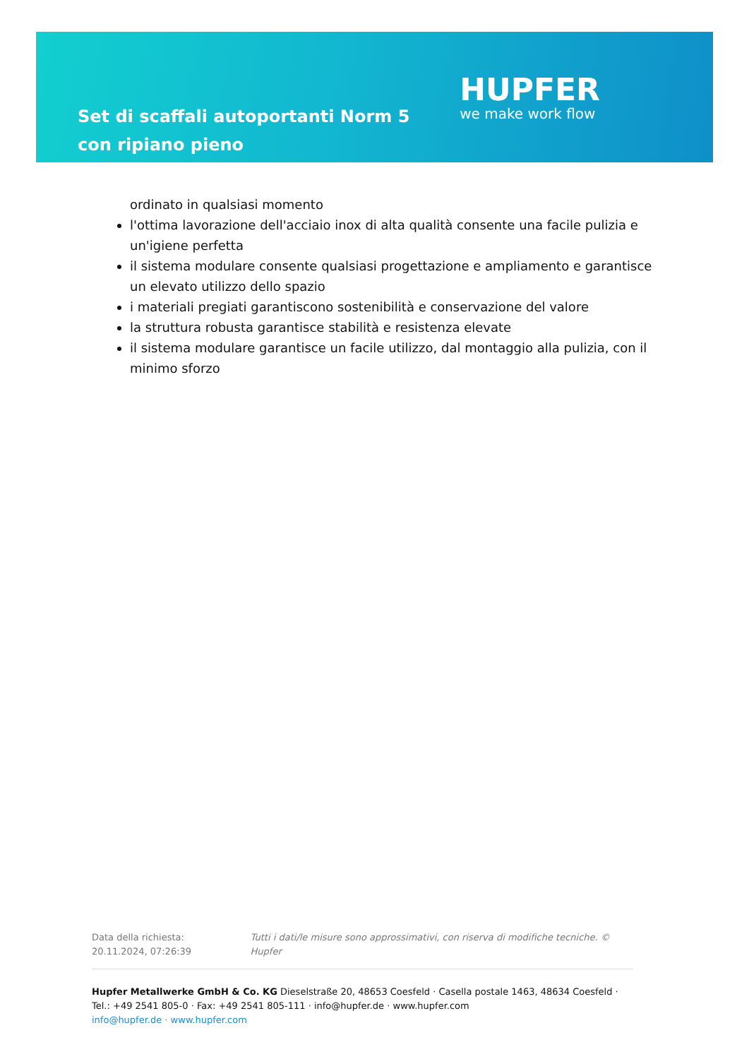Set di scaffali autoportanti Norm 5 con ripiano pieno
HUPFER
we make work flow
ordinato in qualsiasi momento
l'ottima lavorazione dell'acciaio inox di alta qualità consente una facile pulizia e un'igiene perfetta
il sistema modulare consente qualsiasi progettazione e ampliamento e garantisce un elevato utilizzo dello spazio
i materiali pregiati garantiscono sostenibilità e conservazione del valore
la struttura robusta garantisce stabilità e resistenza elevate
il sistema modulare garantisce un facile utilizzo, dal montaggio alla pulizia, con il minimo sforzo
Data della richiesta: 20.11.2024, 07:26:39
Tutti i dati/le misure sono approssimativi, con riserva di modifiche tecniche. © Hupfer
Hupfer Metallwerke GmbH & Co. KG Dieselstraße 20, 48653 Coesfeld · Casella postale 1463, 48634 Coesfeld · Tel.: +49 2541 805-0 · Fax: +49 2541 805-111 · info@hupfer.de · www.hupfer.com
info@hupfer.de · www.hupfer.com